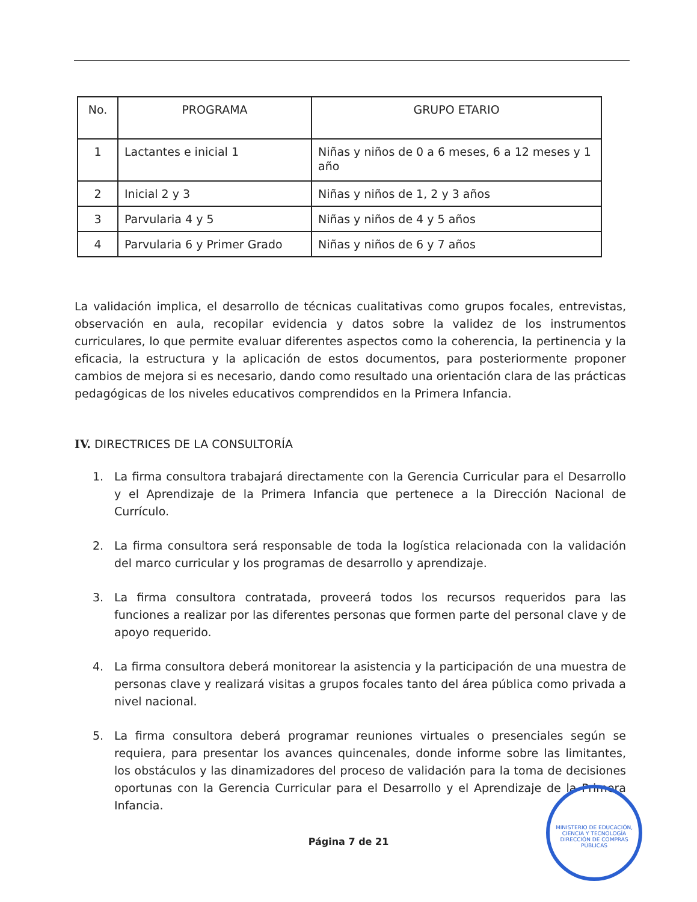| No. | PROGRAMA | GRUPO ETARIO |
| --- | --- | --- |
| 1 | Lactantes e inicial 1 | Niñas y niños de 0 a 6 meses, 6 a 12 meses y 1 año |
| 2 | Inicial 2 y 3 | Niñas y niños de 1, 2 y 3 años |
| 3 | Parvularia 4 y 5 | Niñas y niños de 4 y 5 años |
| 4 | Parvularia 6 y Primer Grado | Niñas y niños de 6 y 7 años |
La validación implica, el desarrollo de técnicas cualitativas como grupos focales, entrevistas, observación en aula, recopilar evidencia y datos sobre la validez de los instrumentos curriculares, lo que permite evaluar diferentes aspectos como la coherencia, la pertinencia y la eficacia, la estructura y la aplicación de estos documentos, para posteriormente proponer cambios de mejora si es necesario, dando como resultado una orientación clara de las prácticas pedagógicas de los niveles educativos comprendidos en la Primera Infancia.
IV. DIRECTRICES DE LA CONSULTORÍA
1. La firma consultora trabajará directamente con la Gerencia Curricular para el Desarrollo y el Aprendizaje de la Primera Infancia que pertenece a la Dirección Nacional de Currículo.
2. La firma consultora será responsable de toda la logística relacionada con la validación del marco curricular y los programas de desarrollo y aprendizaje.
3. La firma consultora contratada, proveerá todos los recursos requeridos para las funciones a realizar por las diferentes personas que formen parte del personal clave y de apoyo requerido.
4. La firma consultora deberá monitorear la asistencia y la participación de una muestra de personas clave y realizará visitas a grupos focales tanto del área pública como privada a nivel nacional.
5. La firma consultora deberá programar reuniones virtuales o presenciales según se requiera, para presentar los avances quincenales, donde informe sobre las limitantes, los obstáculos y las dinamizadores del proceso de validación para la toma de decisiones oportunas con la Gerencia Curricular para el Desarrollo y el Aprendizaje de la Primera Infancia.
Página 7 de 21
MINISTERIO DE EDUCACIÓN, CIENCIA Y TECNOLOGÍA
DIRECCIÓN DE COMPRAS PÚBLICAS